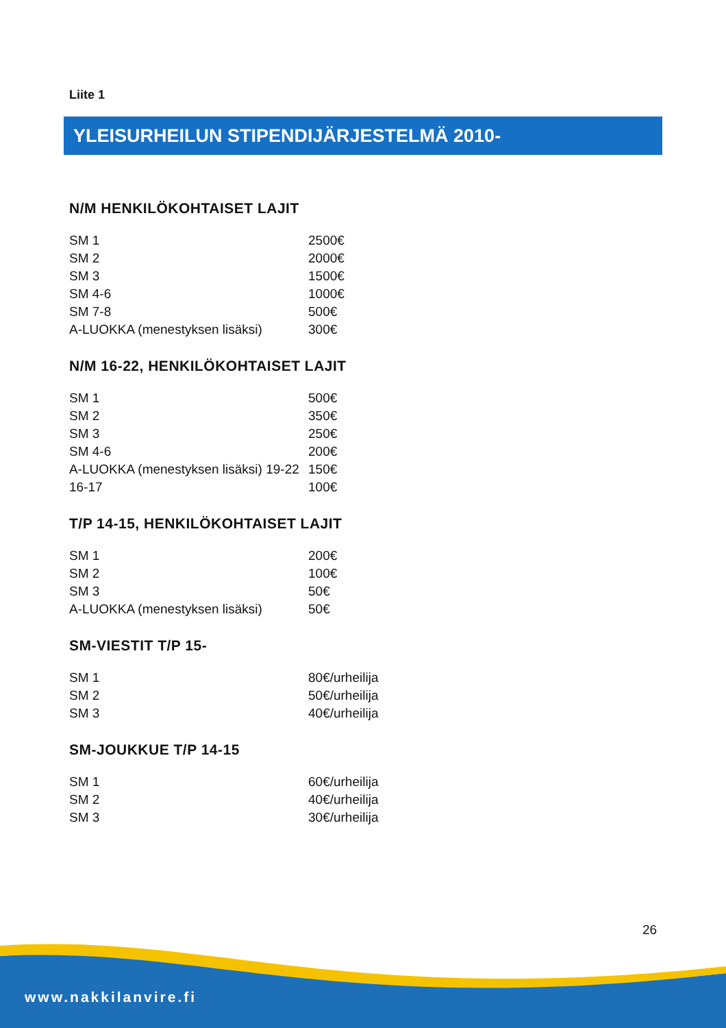Liite 1
YLEISURHEILUN STIPENDIJÄRJESTELMÄ 2010-
N/M HENKILÖKOHTAISET LAJIT
| SM 1 | 2500€ |
| SM 2 | 2000€ |
| SM 3 | 1500€ |
| SM 4-6 | 1000€ |
| SM 7-8 | 500€ |
| A-LUOKKA (menestyksen lisäksi) | 300€ |
N/M 16-22, HENKILÖKOHTAISET LAJIT
| SM 1 | 500€ |
| SM 2 | 350€ |
| SM 3 | 250€ |
| SM 4-6 | 200€ |
| A-LUOKKA (menestyksen lisäksi) 19-22 | 150€ |
| 16-17 | 100€ |
T/P 14-15, HENKILÖKOHTAISET LAJIT
| SM 1 | 200€ |
| SM 2 | 100€ |
| SM 3 | 50€ |
| A-LUOKKA (menestyksen lisäksi) | 50€ |
SM-VIESTIT T/P 15-
| SM 1 | 80€/urheilija |
| SM 2 | 50€/urheilija |
| SM 3 | 40€/urheilija |
SM-JOUKKUE T/P 14-15
| SM 1 | 60€/urheilija |
| SM 2 | 40€/urheilija |
| SM 3 | 30€/urheilija |
26
www.nakkilanvire.fi